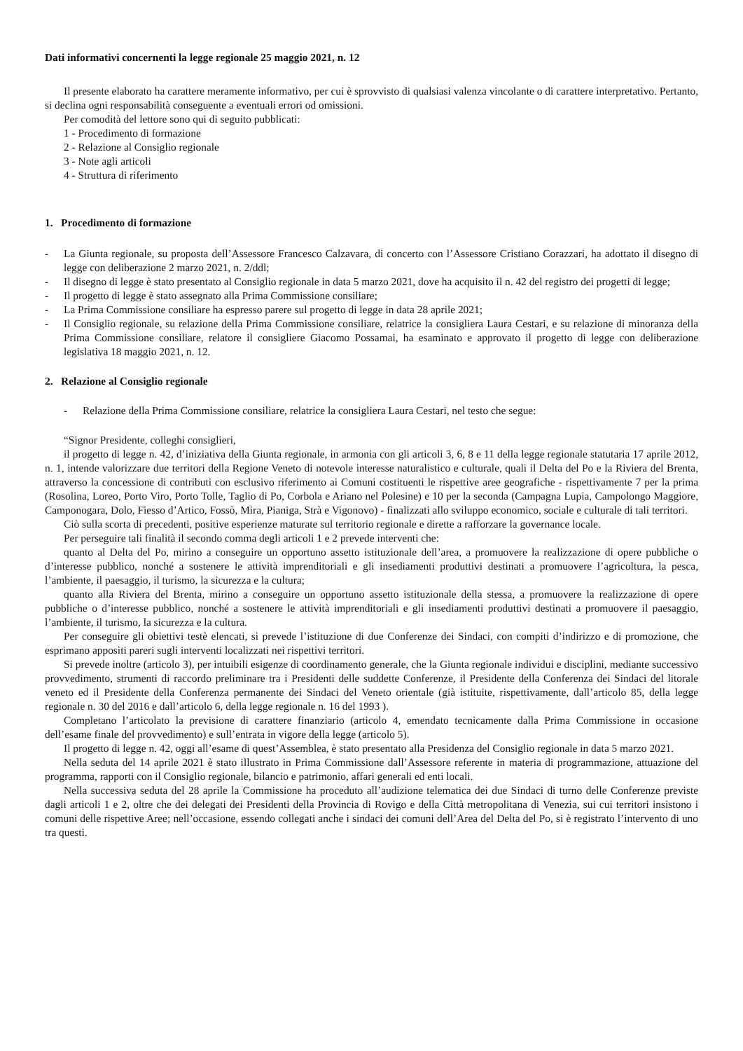Dati informativi concernenti la legge regionale 25 maggio 2021, n. 12
Il presente elaborato ha carattere meramente informativo, per cui è sprovvisto di qualsiasi valenza vincolante o di carattere interpretativo. Pertanto, si declina ogni responsabilità conseguente a eventuali errori od omissioni.
Per comodità del lettore sono qui di seguito pubblicati:
1 - Procedimento di formazione
2 - Relazione al Consiglio regionale
3 - Note agli articoli
4 - Struttura di riferimento
1. Procedimento di formazione
- La Giunta regionale, su proposta dell’Assessore Francesco Calzavara, di concerto con l’Assessore Cristiano Corazzari, ha adottato il disegno di legge con deliberazione 2 marzo 2021, n. 2/ddl;
- Il disegno di legge è stato presentato al Consiglio regionale in data 5 marzo 2021, dove ha acquisito il n. 42 del registro dei progetti di legge;
- Il progetto di legge è stato assegnato alla Prima Commissione consiliare;
- La Prima Commissione consiliare ha espresso parere sul progetto di legge in data 28 aprile 2021;
- Il Consiglio regionale, su relazione della Prima Commissione consiliare, relatrice la consigliera Laura Cestari, e su relazione di minoranza della Prima Commissione consiliare, relatore il consigliere Giacomo Possamai, ha esaminato e approvato il progetto di legge con deliberazione legislativa 18 maggio 2021, n. 12.
2. Relazione al Consiglio regionale
- Relazione della Prima Commissione consiliare, relatrice la consigliera Laura Cestari, nel testo che segue:
“Signor Presidente, colleghi consiglieri,
il progetto di legge n. 42, d’iniziativa della Giunta regionale, in armonia con gli articoli 3, 6, 8 e 11 della legge regionale statutaria 17 aprile 2012, n. 1, intende valorizzare due territori della Regione Veneto di notevole interesse naturalistico e culturale, quali il Delta del Po e la Riviera del Brenta, attraverso la concessione di contributi con esclusivo riferimento ai Comuni costituenti le rispettive aree geografiche - rispettivamente 7 per la prima (Rosolina, Loreo, Porto Viro, Porto Tolle, Taglio di Po, Corbola e Ariano nel Polesine) e 10 per la seconda (Campagna Lupia, Campolongo Maggiore, Camponogara, Dolo, Fiesso d’Artico, Fossò, Mira, Pianiga, Strà e Vigonovo) - finalizzati allo sviluppo economico, sociale e culturale di tali territori.
Ciò sulla scorta di precedenti, positive esperienze maturate sul territorio regionale e dirette a rafforzare la governance locale.
Per perseguire tali finalità il secondo comma degli articoli 1 e 2 prevede interventi che:
quanto al Delta del Po, mirino a conseguire un opportuno assetto istituzionale dell’area, a promuovere la realizzazione di opere pubbliche o d’interesse pubblico, nonché a sostenere le attività imprenditoriali e gli insediamenti produttivi destinati a promuovere l’agricoltura, la pesca, l’ambiente, il paesaggio, il turismo, la sicurezza e la cultura;
quanto alla Riviera del Brenta, mirino a conseguire un opportuno assetto istituzionale della stessa, a promuovere la realizzazione di opere pubbliche o d’interesse pubblico, nonché a sostenere le attività imprenditoriali e gli insediamenti produttivi destinati a promuovere il paesaggio, l’ambiente, il turismo, la sicurezza e la cultura.
Per conseguire gli obiettivi testè elencati, si prevede l’istituzione di due Conferenze dei Sindaci, con compiti d’indirizzo e di promozione, che esprimano appositi pareri sugli interventi localizzati nei rispettivi territori.
Si prevede inoltre (articolo 3), per intuibili esigenze di coordinamento generale, che la Giunta regionale individui e disciplini, mediante successivo provvedimento, strumenti di raccordo preliminare tra i Presidenti delle suddette Conferenze, il Presidente della Conferenza dei Sindaci del litorale veneto ed il Presidente della Conferenza permanente dei Sindaci del Veneto orientale (già istituite, rispettivamente, dall’articolo 85, della legge regionale n. 30 del 2016 e dall’articolo 6, della legge regionale n. 16 del 1993 ).
Completano l’articolato la previsione di carattere finanziario (articolo 4, emendato tecnicamente dalla Prima Commissione in occasione dell’esame finale del provvedimento) e sull’entrata in vigore della legge (articolo 5).
Il progetto di legge n. 42, oggi all’esame di quest’Assemblea, è stato presentato alla Presidenza del Consiglio regionale in data 5 marzo 2021.
Nella seduta del 14 aprile 2021 è stato illustrato in Prima Commissione dall’Assessore referente in materia di programmazione, attuazione del programma, rapporti con il Consiglio regionale, bilancio e patrimonio, affari generali ed enti locali.
Nella successiva seduta del 28 aprile la Commissione ha proceduto all’audizione telematica dei due Sindaci di turno delle Conferenze previste dagli articoli 1 e 2, oltre che dei delegati dei Presidenti della Provincia di Rovigo e della Città metropolitana di Venezia, sui cui territori insistono i comuni delle rispettive Aree; nell’occasione, essendo collegati anche i sindaci dei comuni dell’Area del Delta del Po, si è registrato l’intervento di uno tra questi.